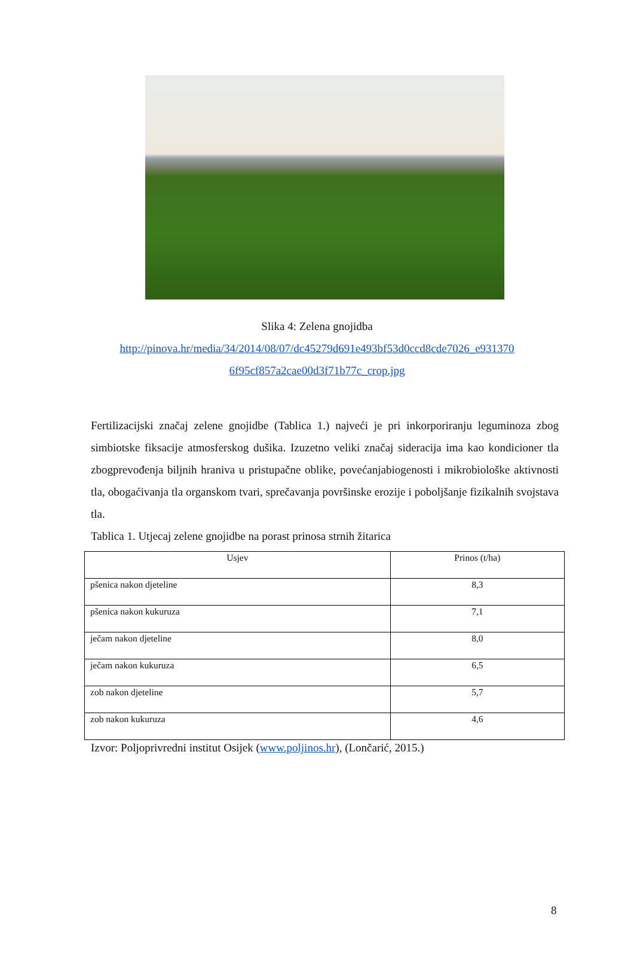Slika 4: Zelena gnojidba
http://pinova.hr/media/34/2014/08/07/dc45279d691e493bf53d0ccd8cde7026_e931370
6f95cf857a2cae00d3f71b77c_crop.jpg
Fertilizacijski značaj zelene gnojidbe (Tablica 1.) najveći je pri inkorporiranju leguminoza zbog simbiotske fiksacije atmosferskog dušika. Izuzetno veliki značaj sideracija ima kao kondicioner tla zbogprevođenja biljnih hraniva u pristupačne oblike, povećanjabiogenosti i mikrobiološke aktivnosti tla, obogaćivanja tla organskom tvari, sprečavanja površinske erozije i poboljšanje fizikalnih svojstava tla.
Tablica 1. Utjecaj zelene gnojidbe na porast prinosa strnih žitarica
| Usjev | Prinos (t/ha) |
| --- | --- |
| pšenica nakon djeteline | 8,3 |
| pšenica nakon kukuruza | 7,1 |
| ječam nakon djeteline | 8,0 |
| ječam nakon kukuruza | 6,5 |
| zob nakon djeteline | 5,7 |
| zob nakon kukuruza | 4,6 |
Izvor: Poljoprivredni institut Osijek (www.poljinos.hr), (Lončarić, 2015.)
8